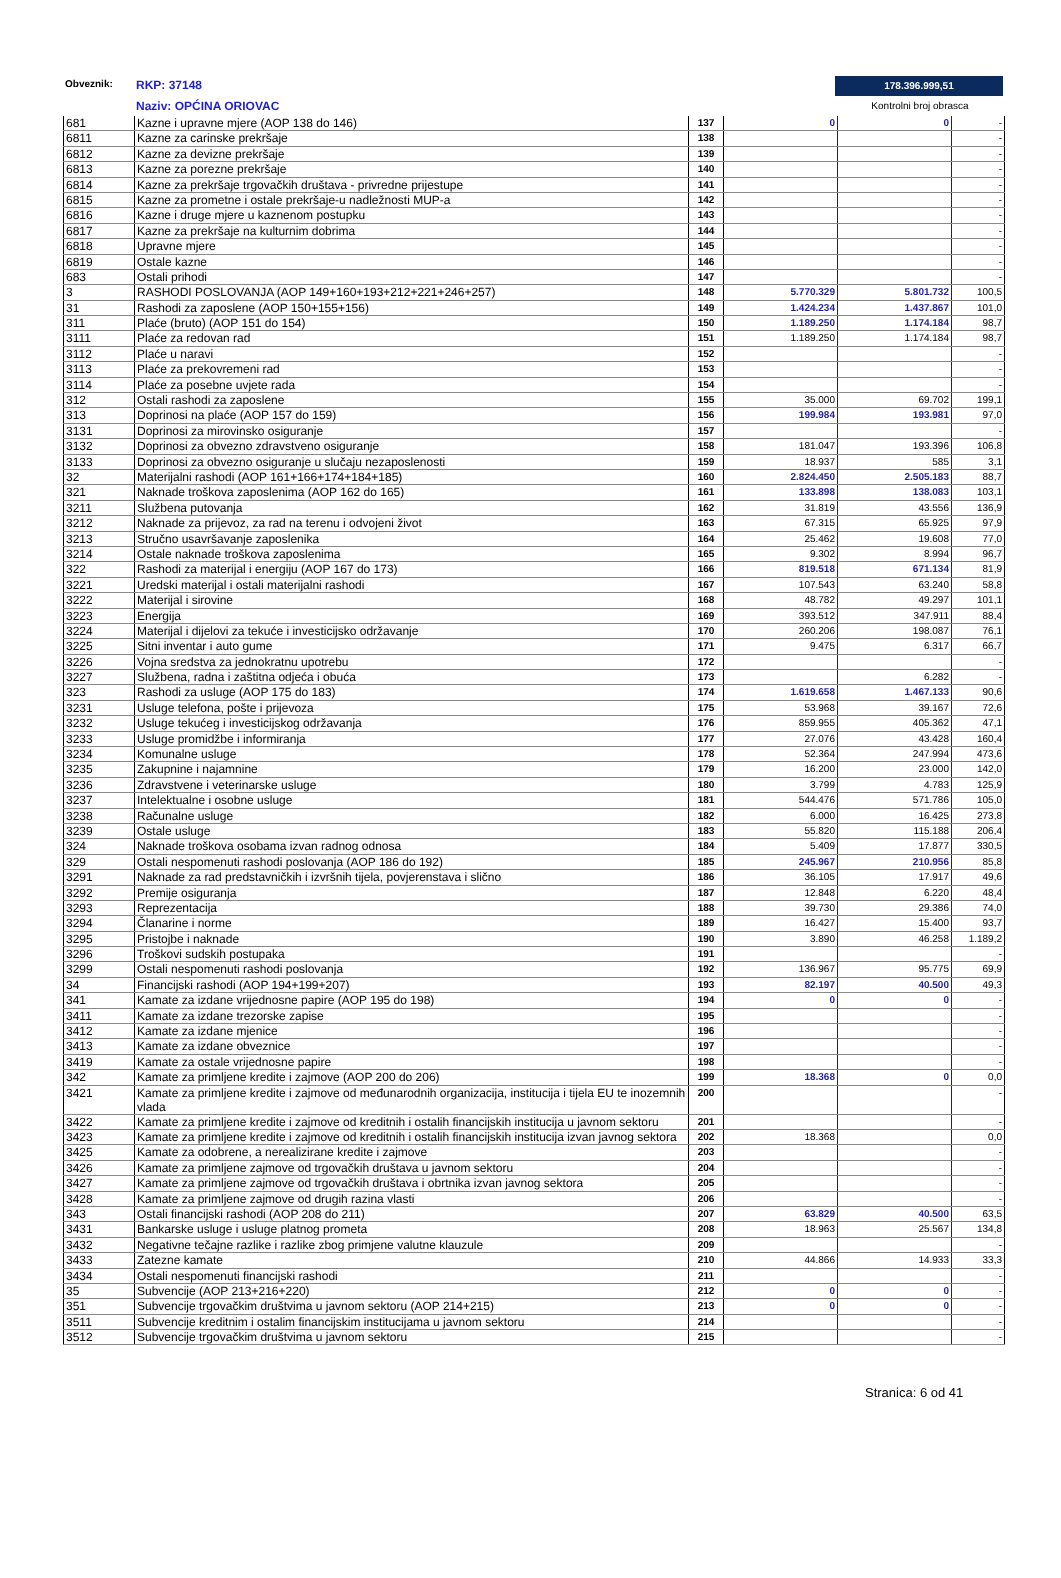Obveznik: RKP: 37148
Naziv: OPĆINA ORIOVAC
178.396.999,51
Kontrolni broj obrasca
| 681 | Kazne i upravne mjere (AOP 138 do 146) | 137 | 0 | 0 | - |
| 6811 | Kazne za carinske prekršaje | 138 | | | - |
| 6812 | Kazne za devizne prekršaje | 139 | | | - |
| 6813 | Kazne za porezne prekršaje | 140 | | | - |
| 6814 | Kazne za prekršaje trgovačkih društava - privredne prijestupe | 141 | | | - |
| 6815 | Kazne za prometne i ostale prekršaje-u nadležnosti MUP-a | 142 | | | - |
| 6816 | Kazne i druge mjere u kaznenom postupku | 143 | | | - |
| 6817 | Kazne za prekršaje na kulturnim dobrima | 144 | | | - |
| 6818 | Upravne mjere | 145 | | | - |
| 6819 | Ostale kazne | 146 | | | - |
| 683 | Ostali prihodi | 147 | | | - |
| 3 | RASHODI POSLOVANJA (AOP 149+160+193+212+221+246+257) | 148 | 5.770.329 | 5.801.732 | 100,5 |
| 31 | Rashodi za zaposlene (AOP 150+155+156) | 149 | 1.424.234 | 1.437.867 | 101,0 |
| 311 | Plaće (bruto) (AOP 151 do 154) | 150 | 1.189.250 | 1.174.184 | 98,7 |
| 3111 | Plaće za redovan rad | 151 | 1.189.250 | 1.174.184 | 98,7 |
| 3112 | Plaće u naravi | 152 | | | - |
| 3113 | Plaće za prekovremeni rad | 153 | | | - |
| 3114 | Plaće za posebne uvjete rada | 154 | | | - |
| 312 | Ostali rashodi za zaposlene | 155 | 35.000 | 69.702 | 199,1 |
| 313 | Doprinosi na plaće (AOP 157 do 159) | 156 | 199.984 | 193.981 | 97,0 |
| 3131 | Doprinosi za mirovinsko osiguranje | 157 | | | - |
| 3132 | Doprinosi za obvezno zdravstveno osiguranje | 158 | 181.047 | 193.396 | 106,8 |
| 3133 | Doprinosi za obvezno osiguranje u slučaju nezaposlenosti | 159 | 18.937 | 585 | 3,1 |
| 32 | Materijalni rashodi (AOP 161+166+174+184+185) | 160 | 2.824.450 | 2.505.183 | 88,7 |
| 321 | Naknade troškova zaposlenima (AOP 162 do 165) | 161 | 133.898 | 138.083 | 103,1 |
| 3211 | Službena putovanja | 162 | 31.819 | 43.556 | 136,9 |
| 3212 | Naknade za prijevoz, za rad na terenu i odvojeni život | 163 | 67.315 | 65.925 | 97,9 |
| 3213 | Stručno usavršavanje zaposlenika | 164 | 25.462 | 19.608 | 77,0 |
| 3214 | Ostale naknade troškova zaposlenima | 165 | 9.302 | 8.994 | 96,7 |
| 322 | Rashodi za materijal i energiju (AOP 167 do 173) | 166 | 819.518 | 671.134 | 81,9 |
| 3221 | Uredski materijal i ostali materijalni rashodi | 167 | 107.543 | 63.240 | 58,8 |
| 3222 | Materijal i sirovine | 168 | 48.782 | 49.297 | 101,1 |
| 3223 | Energija | 169 | 393.512 | 347.911 | 88,4 |
| 3224 | Materijal i dijelovi za tekuće i investicijsko održavanje | 170 | 260.206 | 198.087 | 76,1 |
| 3225 | Sitni inventar i auto gume | 171 | 9.475 | 6.317 | 66,7 |
| 3226 | Vojna sredstva za jednokratnu upotrebu | 172 | | | - |
| 3227 | Službena, radna i zaštitna odjeća i obuća | 173 | | 6.282 | - |
| 323 | Rashodi za usluge (AOP 175 do 183) | 174 | 1.619.658 | 1.467.133 | 90,6 |
| 3231 | Usluge telefona, pošte i prijevoza | 175 | 53.968 | 39.167 | 72,6 |
| 3232 | Usluge tekućeg i investicijskog održavanja | 176 | 859.955 | 405.362 | 47,1 |
| 3233 | Usluge promidžbe i informiranja | 177 | 27.076 | 43.428 | 160,4 |
| 3234 | Komunalne usluge | 178 | 52.364 | 247.994 | 473,6 |
| 3235 | Zakupnine i najamnine | 179 | 16.200 | 23.000 | 142,0 |
| 3236 | Zdravstvene i veterinarske usluge | 180 | 3.799 | 4.783 | 125,9 |
| 3237 | Intelektualne i osobne usluge | 181 | 544.476 | 571.786 | 105,0 |
| 3238 | Računalne usluge | 182 | 6.000 | 16.425 | 273,8 |
| 3239 | Ostale usluge | 183 | 55.820 | 115.188 | 206,4 |
| 324 | Naknade troškova osobama izvan radnog odnosa | 184 | 5.409 | 17.877 | 330,5 |
| 329 | Ostali nespomenuti rashodi poslovanja (AOP 186 do 192) | 185 | 245.967 | 210.956 | 85,8 |
| 3291 | Naknade za rad predstavničkih i izvršnih tijela, povjerenstava i slično | 186 | 36.105 | 17.917 | 49,6 |
| 3292 | Premije osiguranja | 187 | 12.848 | 6.220 | 48,4 |
| 3293 | Reprezentacija | 188 | 39.730 | 29.386 | 74,0 |
| 3294 | Članarine i norme | 189 | 16.427 | 15.400 | 93,7 |
| 3295 | Pristojbe i naknade | 190 | 3.890 | 46.258 | 1.189,2 |
| 3296 | Troškovi sudskih postupaka | 191 | | | - |
| 3299 | Ostali nespomenuti rashodi poslovanja | 192 | 136.967 | 95.775 | 69,9 |
| 34 | Financijski rashodi (AOP 194+199+207) | 193 | 82.197 | 40.500 | 49,3 |
| 341 | Kamate za izdane vrijednosne papire (AOP 195 do 198) | 194 | 0 | 0 | - |
| 3411 | Kamate za izdane trezorske zapise | 195 | | | - |
| 3412 | Kamate za izdane mjenice | 196 | | | - |
| 3413 | Kamate za izdane obveznice | 197 | | | - |
| 3419 | Kamate za ostale vrijednosne papire | 198 | | | - |
| 342 | Kamate za primljene kredite i zajmove (AOP 200 do 206) | 199 | 18.368 | 0 | 0,0 |
| 3421 | Kamate za primljene kredite i zajmove od međunarodnih organizacija, institucija i tijela EU te inozemnih vlada | 200 | | | - |
| 3422 | Kamate za primljene kredite i zajmove od kreditnih i ostalih financijskih institucija u javnom sektoru | 201 | | | - |
| 3423 | Kamate za primljene kredite i zajmove od kreditnih i ostalih financijskih institucija izvan javnog sektora | 202 | 18.368 | | 0,0 |
| 3425 | Kamate za odobrene, a nerealizirane kredite i zajmove | 203 | | | - |
| 3426 | Kamate za primljene zajmove od trgovačkih društava u javnom sektoru | 204 | | | - |
| 3427 | Kamate za primljene zajmove od trgovačkih društava i obrtnika izvan javnog sektora | 205 | | | - |
| 3428 | Kamate za primljene zajmove od drugih razina vlasti | 206 | | | - |
| 343 | Ostali financijski rashodi (AOP 208 do 211) | 207 | 63.829 | 40.500 | 63,5 |
| 3431 | Bankarske usluge i usluge platnog prometa | 208 | 18.963 | 25.567 | 134,8 |
| 3432 | Negativne tečajne razlike i razlike zbog primjene valutne klauzule | 209 | | | - |
| 3433 | Zatezne kamate | 210 | 44.866 | 14.933 | 33,3 |
| 3434 | Ostali nespomenuti financijski rashodi | 211 | | | - |
| 35 | Subvencije (AOP 213+216+220) | 212 | 0 | 0 | - |
| 351 | Subvencije trgovačkim društvima u javnom sektoru (AOP 214+215) | 213 | 0 | 0 | - |
| 3511 | Subvencije kreditnim i ostalim financijskim institucijama u javnom sektoru | 214 | | | - |
| 3512 | Subvencije trgovačkim društvima u javnom sektoru | 215 | | | - |
Stranica: 6 od 41